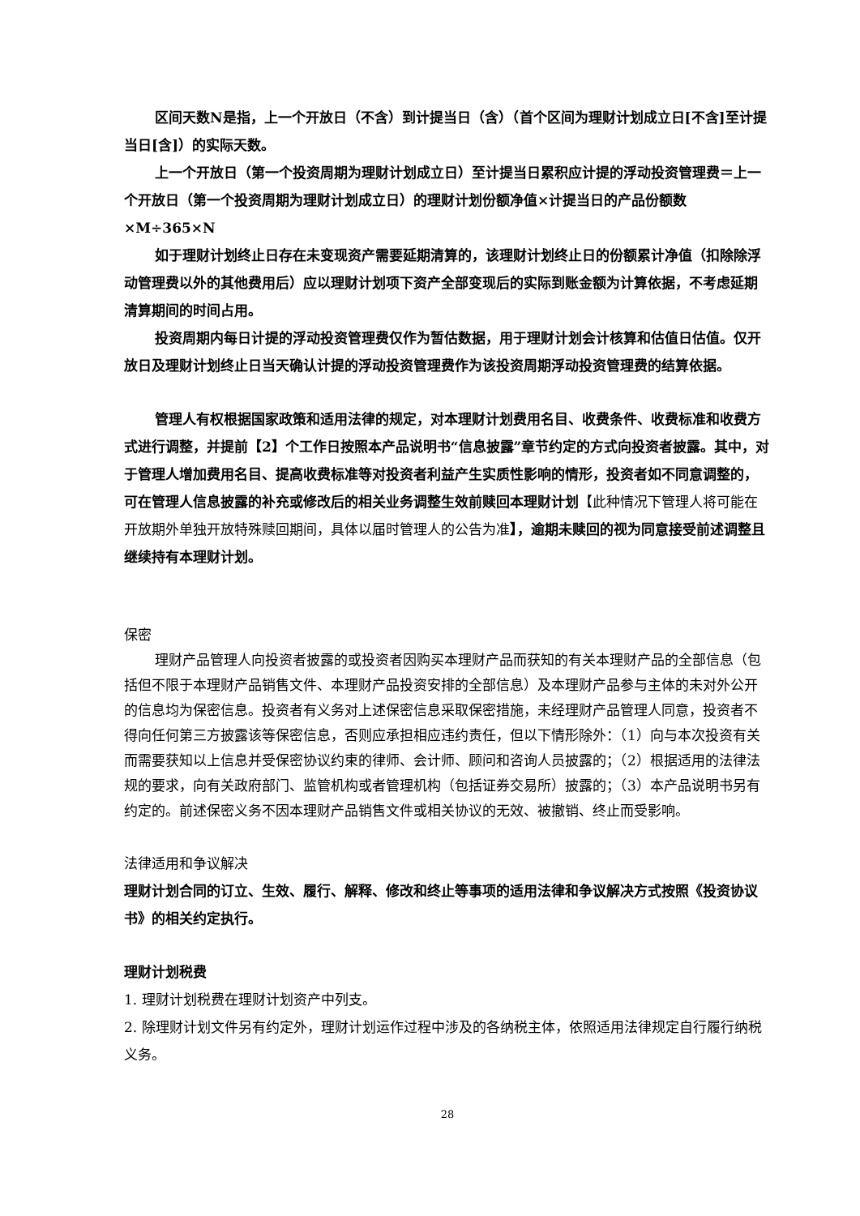区间天数N是指，上一个开放日（不含）到计提当日（含）（首个区间为理财计划成立日[不含]至计提当日[含]）的实际天数。
上一个开放日（第一个投资周期为理财计划成立日）至计提当日累积应计提的浮动投资管理费＝上一个开放日（第一个投资周期为理财计划成立日）的理财计划份额净值×计提当日的产品份额数×M÷365×N
如于理财计划终止日存在未变现资产需要延期清算的，该理财计划终止日的份额累计净值（扣除除浮动管理费以外的其他费用后）应以理财计划项下资产全部变现后的实际到账金额为计算依据，不考虑延期清算期间的时间占用。
投资周期内每日计提的浮动投资管理费仅作为暂估数据，用于理财计划会计核算和估值日估值。仅开放日及理财计划终止日当天确认计提的浮动投资管理费作为该投资周期浮动投资管理费的结算依据。
管理人有权根据国家政策和适用法律的规定，对本理财计划费用名目、收费条件、收费标准和收费方式进行调整，并提前【2】个工作日按照本产品说明书“信息披露”章节约定的方式向投资者披露。其中，对于管理人增加费用名目、提高收费标准等对投资者利益产生实质性影响的情形，投资者如不同意调整的，可在管理人信息披露的补充或修改后的相关业务调整生效前赎回本理财计划【此种情况下管理人将可能在开放期外单独开放特殊赎回期间，具体以届时管理人的公告为准】，逾期未赎回的视为同意接受前述调整且继续持有本理财计划。
保密
理财产品管理人向投资者披露的或投资者因购买本理财产品而获知的有关本理财产品的全部信息（包括但不限于本理财产品销售文件、本理财产品投资安排的全部信息）及本理财产品参与主体的未对外公开的信息均为保密信息。投资者有义务对上述保密信息采取保密措施，未经理财产品管理人同意，投资者不得向任何第三方披露该等保密信息，否则应承担相应违约责任，但以下情形除外：（1）向与本次投资有关而需要获知以上信息并受保密协议约束的律师、会计师、顾问和咨询人员披露的；（2）根据适用的法律法规的要求，向有关政府部门、监管机构或者管理机构（包括证券交易所）披露的；（3）本产品说明书另有约定的。前述保密义务不因本理财产品销售文件或相关协议的无效、被撤销、终止而受影响。
法律适用和争议解决
理财计划合同的订立、生效、履行、解释、修改和终止等事项的适用法律和争议解决方式按照《投资协议书》的相关约定执行。
理财计划税费
1. 理财计划税费在理财计划资产中列支。
2. 除理财计划文件另有约定外，理财计划运作过程中涉及的各纳税主体，依照适用法律规定自行履行纳税义务。
28